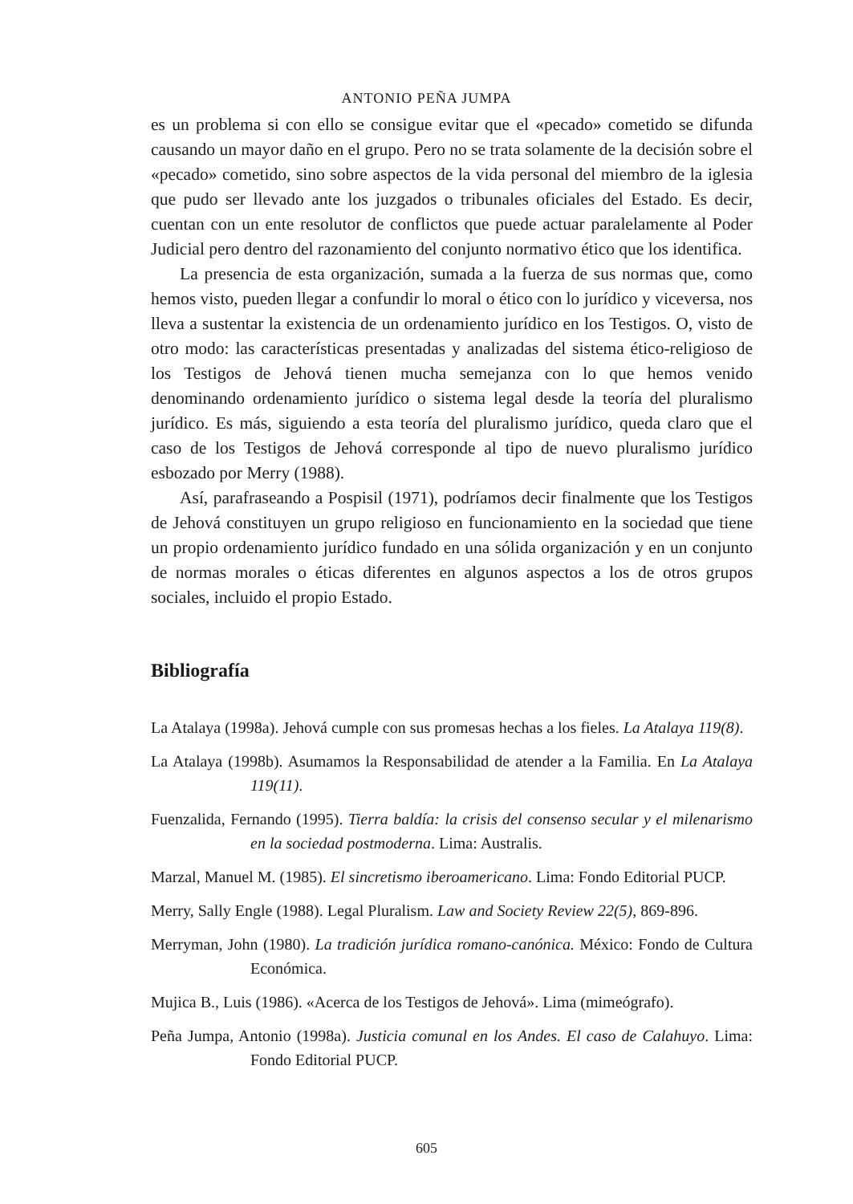ANTONIO PEÑA JUMPA
es un problema si con ello se consigue evitar que el «pecado» cometido se difunda causando un mayor daño en el grupo. Pero no se trata solamente de la decisión sobre el «pecado» cometido, sino sobre aspectos de la vida personal del miembro de la iglesia que pudo ser llevado ante los juzgados o tribunales oficiales del Estado. Es decir, cuentan con un ente resolutor de conflictos que puede actuar paralelamente al Poder Judicial pero dentro del razonamiento del conjunto normativo ético que los identifica.
La presencia de esta organización, sumada a la fuerza de sus normas que, como hemos visto, pueden llegar a confundir lo moral o ético con lo jurídico y viceversa, nos lleva a sustentar la existencia de un ordenamiento jurídico en los Testigos. O, visto de otro modo: las características presentadas y analizadas del sistema ético-religioso de los Testigos de Jehová tienen mucha semejanza con lo que hemos venido denominando ordenamiento jurídico o sistema legal desde la teoría del pluralismo jurídico. Es más, siguiendo a esta teoría del pluralismo jurídico, queda claro que el caso de los Testigos de Jehová corresponde al tipo de nuevo pluralismo jurídico esbozado por Merry (1988).
Así, parafraseando a Pospisil (1971), podríamos decir finalmente que los Testigos de Jehová constituyen un grupo religioso en funcionamiento en la sociedad que tiene un propio ordenamiento jurídico fundado en una sólida organización y en un conjunto de normas morales o éticas diferentes en algunos aspectos a los de otros grupos sociales, incluido el propio Estado.
Bibliografía
La Atalaya (1998a). Jehová cumple con sus promesas hechas a los fieles. La Atalaya 119(8).
La Atalaya (1998b). Asumamos la Responsabilidad de atender a la Familia. En La Atalaya 119(11).
Fuenzalida, Fernando (1995). Tierra baldía: la crisis del consenso secular y el milenarismo en la sociedad postmoderna. Lima: Australis.
Marzal, Manuel M. (1985). El sincretismo iberoamericano. Lima: Fondo Editorial PUCP.
Merry, Sally Engle (1988). Legal Pluralism. Law and Society Review 22(5), 869-896.
Merryman, John (1980). La tradición jurídica romano-canónica. México: Fondo de Cultura Económica.
Mujica B., Luis (1986). «Acerca de los Testigos de Jehová». Lima (mimeógrafo).
Peña Jumpa, Antonio (1998a). Justicia comunal en los Andes. El caso de Calahuyo. Lima: Fondo Editorial PUCP.
605